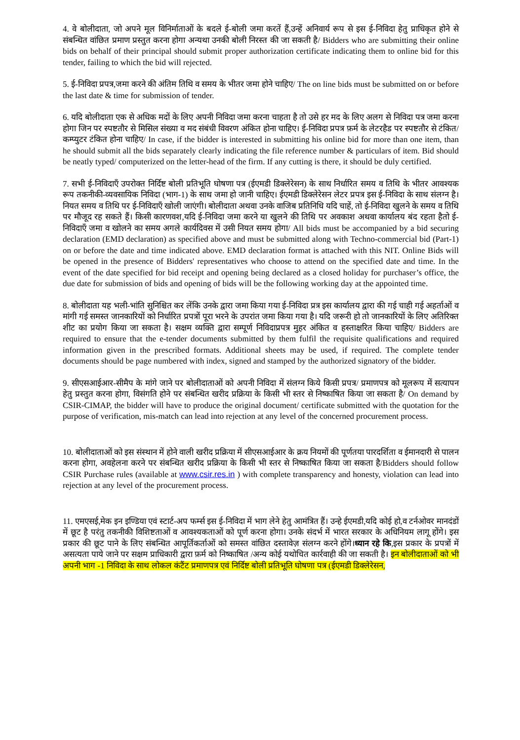4. वे बोलीदाता, जो अपने मूल विनिर्माताओं के बदले ई-बोली जमा करतें हैं,उन्हें अनिवार्य रूप से इस ई-निविदा हेतु प्राधिकृत होने से संबन्धित वांछित प्रमाण प्रस्तुत करना होगा अन्यथा उनकी बोली निरस्त की जा सकती है/ Bidders who are submitting their online bids on behalf of their principal should submit proper authorization certificate indicating them to online bid for this tender, failing to which the bid will rejected.
5. ई-निविदा प्रपत्र,जमा करने की अंतिम तिथि व समय के भीतर जमा होने चाहिए/ The on line bids must be submitted on or before the last date & time for submission of tender.
6. यदि बोलीदाता एक से अधिक मदों के लिए अपनी निविदा जमा करना चाहता है तो उसे हर मद के लिए अलग से निविदा पत्र जमा करना होगा जिन पर स्पष्टतौर से मिसिल संख्या व मद संबंधी विवरण अंकित होना चाहिए। ई-निविदा प्रपत्र फ़र्म के लेटरहैड पर स्पष्टतौर से टंकित/ कम्प्युटर टंकित होना चाहिए/ In case, if the bidder is interested in submitting his online bid for more than one item, than he should submit all the bids separately clearly indicating the file reference number & particulars of item. Bid should be neatly typed/ computerized on the letter-head of the firm. If any cutting is there, it should be duly certified.
7. सभी ई-निविदाएँ उपरोक्त निर्दिष्ट बोली प्रतिभूति घोषणा पत्र (ईएमडी डिक्लेरेसन) के साथ निर्धारित समय व तिथि के भीतर आवश्यक रूप तकनीकी-व्यवसायिक निविदा (भाग-1) के साथ जमा हो जानी चाहिए। ईएमडी डिक्लेरेसन लेटर प्रपत्र इस ई-निविदा के साथ संलग्न है। नियत समय व तिथि पर ई-निविदाएँ खोली जाएंगी। बोलीदाता अथवा उनके वाजिब प्रतिनिधि यदि चाहें, तो ई-निविदा खुलने के समय व तिथि पर मौजूद रह सकते हैं। किसी कारणवश,यदि ई-निविदा जमा करने या खुलने की तिथि पर अवकाश अथवा कार्यालय बंद रहता हैतो ई-निविदाएँ जमा व खोलने का समय अगले कार्यदिवस में उसी नियत समय होगा/ All bids must be accompanied by a bid securing declaration (EMD declaration) as specified above and must be submitted along with Techno-commercial bid (Part-1) on or before the date and time indicated above. EMD declaration format is attached with this NIT. Online Bids will be opened in the presence of Bidders' representatives who choose to attend on the specified date and time. In the event of the date specified for bid receipt and opening being declared as a closed holiday for purchaser’s office, the due date for submission of bids and opening of bids will be the following working day at the appointed time.
8. बोलीदाता यह भली-भांति सुनिश्चित कर लेंकि उनके द्वारा जमा किया गया ई-निविदा प्रत्र इस कार्यालय द्वारा की गई चाही गई अहर्ताओं व मांगी गई समस्त जानकारियों को निर्धारित प्रपत्रों पूरा भरने के उपरांत जमा किया गया है। यदि जरूरी हो तो जानकारियों के लिए अतिरिक्त शीट का प्रयोग किया जा सकता है। सक्षम व्यक्ति द्वारा सम्पूर्ण निविदाप्रपत्र मुहर अंकित व हस्ताक्षरित किया चाहिए/ Bidders are required to ensure that the e-tender documents submitted by them fulfil the requisite qualifications and required information given in the prescribed formats. Additional sheets may be used, if required. The complete tender documents should be page numbered with index, signed and stamped by the authorized signatory of the bidder.
9. सीएसआईआर-सीमैप के मांगे जाने पर बोलीदाताओं को अपनी निविदा में संलग्न किये किसी प्रपत्र/ प्रमाणपत्र को मूलरूप में सत्यापन हेतु प्रस्तुत करना होगा, विसंगति होने पर संबन्धित खरीद प्रक्रिया के किसी भी स्तर से निष्काषित किया जा सकता है/ On demand by CSIR-CIMAP, the bidder will have to produce the original document/ certificate submitted with the quotation for the purpose of verification, mis-match can lead into rejection at any level of the concerned procurement process.
10. बोलीदाताओं को इस संस्थान में होने वाली खरीद प्रक्रिया में सीएसआईआर के क्रय नियमों की पूर्णतया पारदर्शिता व ईमानदारी से पालन करना होगा, अवहेलना करने पर संबन्धित खरीद प्रक्रिया के किसी भी स्तर से निष्काषित किया जा सकता है/Bidders should follow CSIR Purchase rules (available at www.csir.res.in ) with complete transparency and honesty, violation can lead into rejection at any level of the procurement process.
11. एमएसई,मेक इन इण्डिया एवं स्टार्ट-अप फर्म्स इस ई-निविदा में भाग लेने हेतु आमंत्रित हैं। उन्हे ईएमडी,यदि कोई हो,व टर्नओवर मानदंडों में छूट है परंतु तकनीकी विशिष्टताओं व आवश्यकताओं को पूर्ण करना होगा। उनके संदर्भ में भारत सरकार के अधिनियम लागू होंगे। इस प्रकार की छूट पाने के लिए संबन्धित आपूर्तिकर्ताओं को समस्त वांछित दस्तावेज़ संलग्न करने होंगे।ध्यान रहे कि,इस प्रकार के प्रपत्रों में असत्यता पाये जाने पर सक्षम प्राधिकारी द्वारा फ़र्म को निष्काषित /अन्य कोई यथोचित कार्रवाही की जा सकती है। इन बोलीदाताओं को भी अपनी भाग -1 निविदा के साथ लोकल कंटैंट प्रमाणपत्र एवं निर्दिष्ट बोली प्रतिभूति घोषणा पत्र (ईएमडी डिक्लेरेसन,